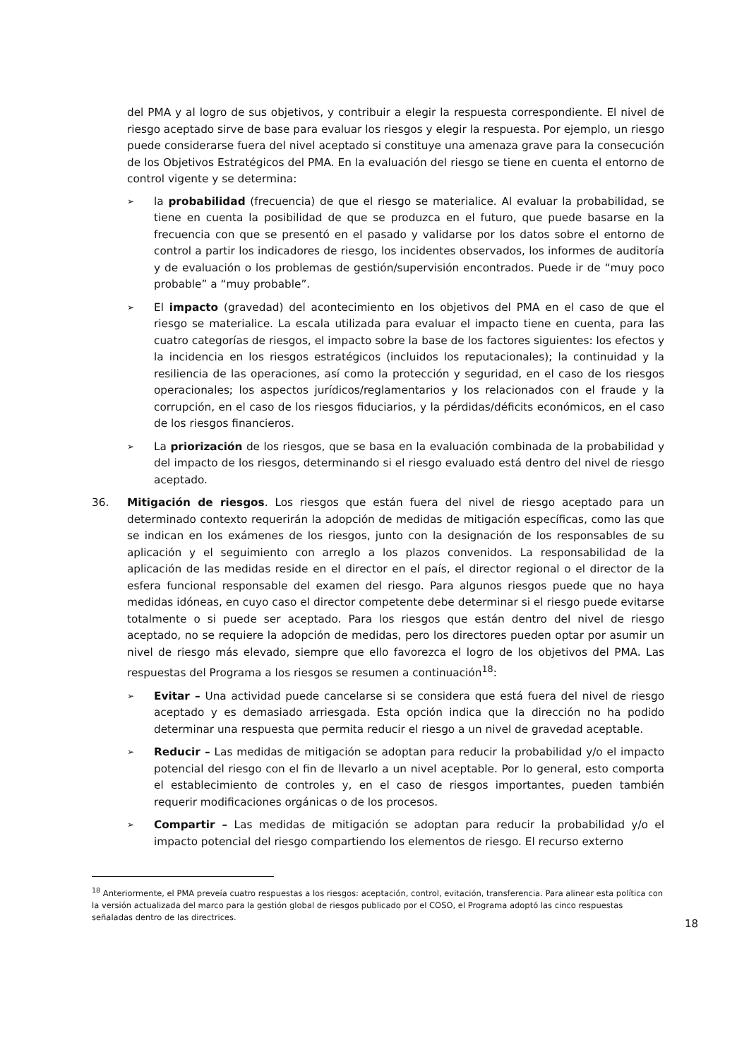del PMA y al logro de sus objetivos, y contribuir a elegir la respuesta correspondiente. El nivel de riesgo aceptado sirve de base para evaluar los riesgos y elegir la respuesta. Por ejemplo, un riesgo puede considerarse fuera del nivel aceptado si constituye una amenaza grave para la consecución de los Objetivos Estratégicos del PMA. En la evaluación del riesgo se tiene en cuenta el entorno de control vigente y se determina:
➢
la probabilidad (frecuencia) de que el riesgo se materialice. Al evaluar la probabilidad, se tiene en cuenta la posibilidad de que se produzca en el futuro, que puede basarse en la frecuencia con que se presentó en el pasado y validarse por los datos sobre el entorno de control a partir los indicadores de riesgo, los incidentes observados, los informes de auditoría y de evaluación o los problemas de gestión/supervisión encontrados. Puede ir de “muy poco probable” a “muy probable”.
➢
El impacto (gravedad) del acontecimiento en los objetivos del PMA en el caso de que el riesgo se materialice. La escala utilizada para evaluar el impacto tiene en cuenta, para las cuatro categorías de riesgos, el impacto sobre la base de los factores siguientes: los efectos y la incidencia en los riesgos estratégicos (incluidos los reputacionales); la continuidad y la resiliencia de las operaciones, así como la protección y seguridad, en el caso de los riesgos operacionales; los aspectos jurídicos/reglamentarios y los relacionados con el fraude y la corrupción, en el caso de los riesgos fiduciarios, y la pérdidas/déficits económicos, en el caso de los riesgos financieros.
➢
La priorización de los riesgos, que se basa en la evaluación combinada de la probabilidad y del impacto de los riesgos, determinando si el riesgo evaluado está dentro del nivel de riesgo aceptado.
36. Mitigación de riesgos. Los riesgos que están fuera del nivel de riesgo aceptado para un determinado contexto requerirán la adopción de medidas de mitigación específicas, como las que se indican en los exámenes de los riesgos, junto con la designación de los responsables de su aplicación y el seguimiento con arreglo a los plazos convenidos. La responsabilidad de la aplicación de las medidas reside en el director en el país, el director regional o el director de la esfera funcional responsable del examen del riesgo. Para algunos riesgos puede que no haya medidas idóneas, en cuyo caso el director competente debe determinar si el riesgo puede evitarse totalmente o si puede ser aceptado. Para los riesgos que están dentro del nivel de riesgo aceptado, no se requiere la adopción de medidas, pero los directores pueden optar por asumir un nivel de riesgo más elevado, siempre que ello favorezca el logro de los objetivos del PMA. Las respuestas del Programa a los riesgos se resumen a continuación<sup>18</sup>:
➢
Evitar – Una actividad puede cancelarse si se considera que está fuera del nivel de riesgo aceptado y es demasiado arriesgada. Esta opción indica que la dirección no ha podido determinar una respuesta que permita reducir el riesgo a un nivel de gravedad aceptable.
➢
Reducir – Las medidas de mitigación se adoptan para reducir la probabilidad y/o el impacto potencial del riesgo con el fin de llevarlo a un nivel aceptable. Por lo general, esto comporta el establecimiento de controles y, en el caso de riesgos importantes, pueden también requerir modificaciones orgánicas o de los procesos.
➢
Compartir – Las medidas de mitigación se adoptan para reducir la probabilidad y/o el impacto potencial del riesgo compartiendo los elementos de riesgo. El recurso externo
<sup>18</sup> Anteriormente, el PMA preveía cuatro respuestas a los riesgos: aceptación, control, evitación, transferencia. Para alinear esta política con la versión actualizada del marco para la gestión global de riesgos publicado por el COSO, el Programa adoptó las cinco respuestas señaladas dentro de las directrices.
18